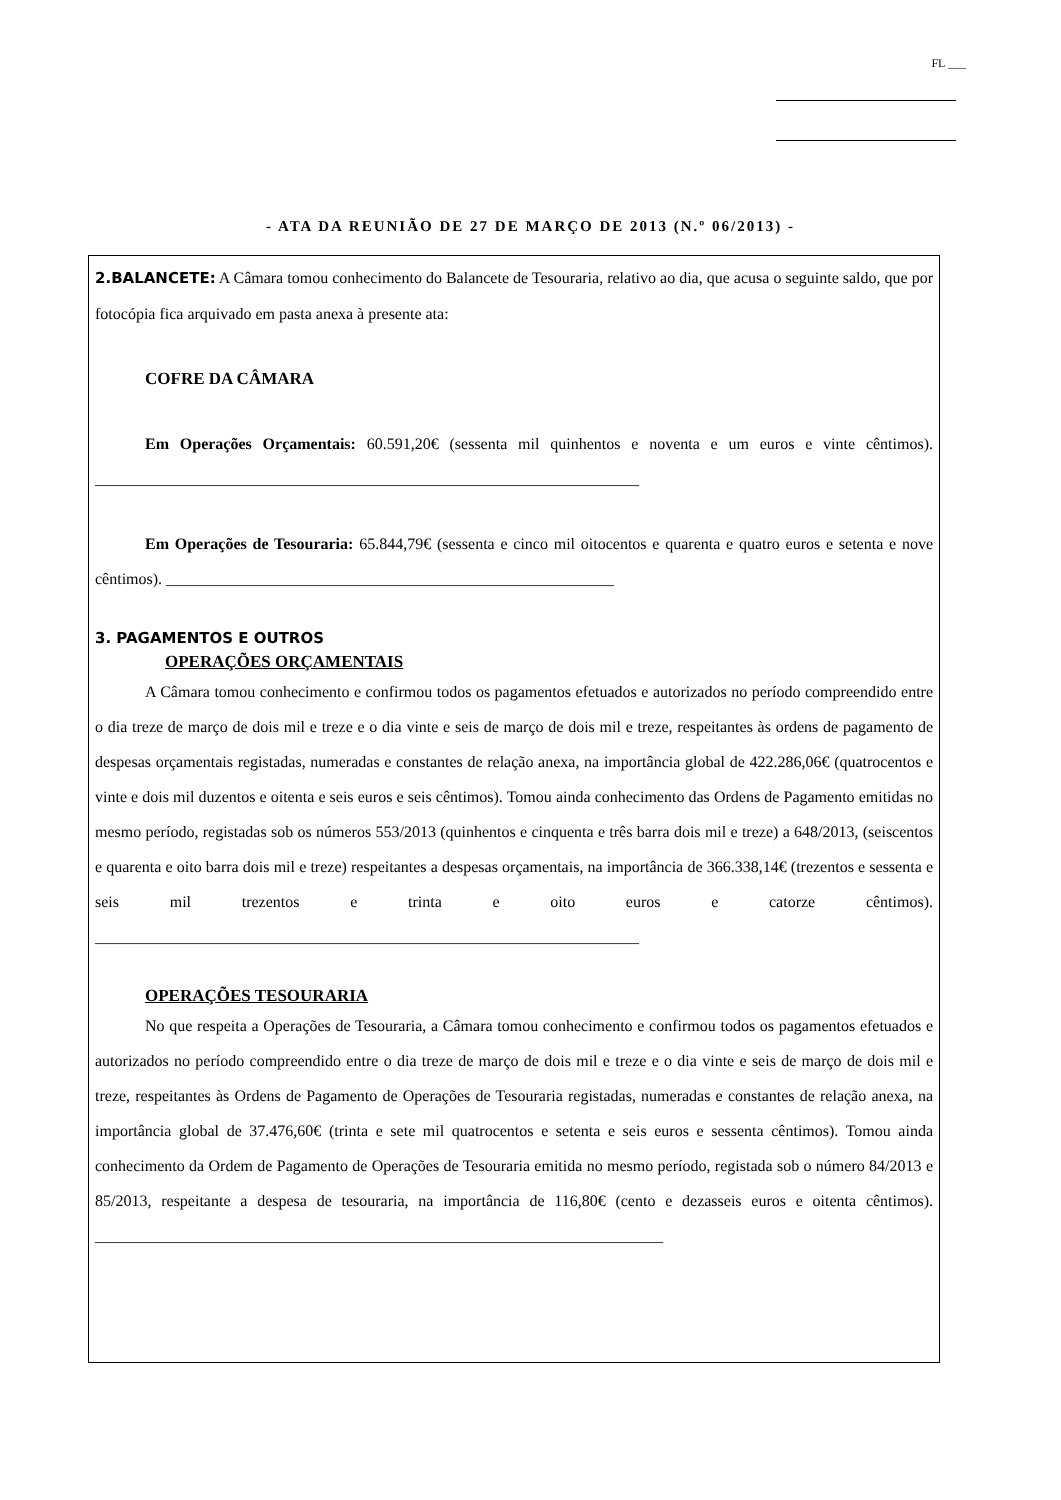FL ___
- ATA DA REUNIÃO DE 27 DE MARÇO DE 2013 (N.º 06/2013) -
2.BALANCETE: A Câmara tomou conhecimento do Balancete de Tesouraria, relativo ao dia, que acusa o seguinte saldo, que por fotocópia fica arquivado em pasta anexa à presente ata:
COFRE DA CÂMARA
Em Operações Orçamentais: 60.591,20€ (sessenta mil quinhentos e noventa e um euros e vinte cêntimos). ____________________________________________________________________
Em Operações de Tesouraria: 65.844,79€ (sessenta e cinco mil oitocentos e quarenta e quatro euros e setenta e nove cêntimos). ________________________________________________________
3. PAGAMENTOS E OUTROS
OPERAÇÕES ORÇAMENTAIS
A Câmara tomou conhecimento e confirmou todos os pagamentos efetuados e autorizados no período compreendido entre o dia treze de março de dois mil e treze e o dia vinte e seis de março de dois mil e treze, respeitantes às ordens de pagamento de despesas orçamentais registadas, numeradas e constantes de relação anexa, na importância global de 422.286,06€ (quatrocentos e vinte e dois mil duzentos e oitenta e seis euros e seis cêntimos). Tomou ainda conhecimento das Ordens de Pagamento emitidas no mesmo período, registadas sob os números 553/2013 (quinhentos e cinquenta e três barra dois mil e treze) a 648/2013, (seiscentos e quarenta e oito barra dois mil e treze) respeitantes a despesas orçamentais, na importância de 366.338,14€ (trezentos e sessenta e seis mil trezentos e trinta e oito euros e catorze cêntimos). ____________________________________________________________________
OPERAÇÕES TESOURARIA
No que respeita a Operações de Tesouraria, a Câmara tomou conhecimento e confirmou todos os pagamentos efetuados e autorizados no período compreendido entre o dia treze de março de dois mil e treze e o dia vinte e seis de março de dois mil e treze, respeitantes às Ordens de Pagamento de Operações de Tesouraria registadas, numeradas e constantes de relação anexa, na importância global de 37.476,60€ (trinta e sete mil quatrocentos e setenta e seis euros e sessenta cêntimos). Tomou ainda conhecimento da Ordem de Pagamento de Operações de Tesouraria emitida no mesmo período, registada sob o número 84/2013 e 85/2013, respeitante a despesa de tesouraria, na importância de 116,80€ (cento e dezasseis euros e oitenta cêntimos). _______________________________________________________________________